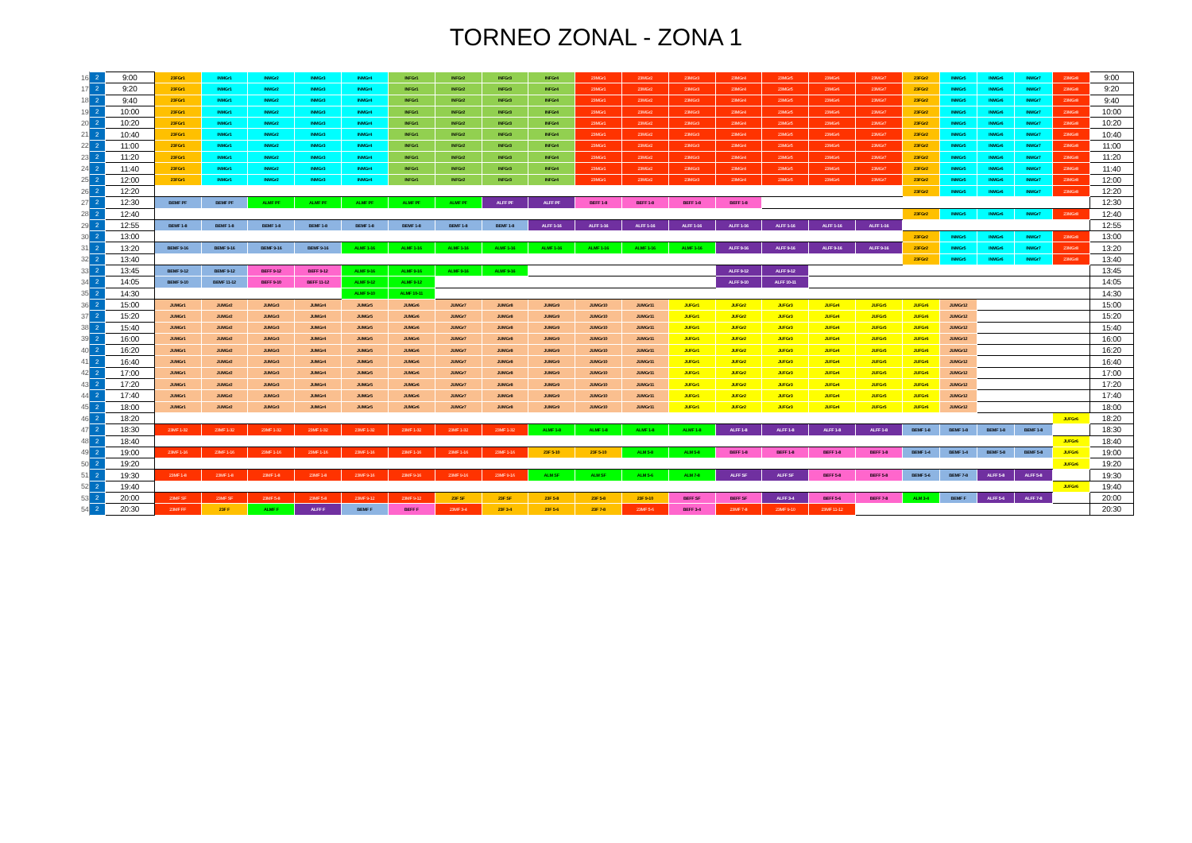TORNEO ZONAL - ZONA 1
| 16 | 2 | 9:00 | 23FGr1 | INMGr1 | INMGr2 | INMGr3 | INMGr4 | INFGr1 | INFGr2 | INFGr3 | INFGr4 | 23MGr1 | 23MGr2 | 23MGr3 | 23MGr4 | 23MGr5 | 23MGr6 | 23MGr7 | 23FGr2 | INMGr5 | INMGr6 | INMGr7 | 23MGr8 | 9:00 |
| 17 | 2 | 9:20 | 23FGr1 | INMGr1 | INMGr2 | INMGr3 | INMGr4 | INFGr1 | INFGr2 | INFGr3 | INFGr4 | 23MGr1 | 23MGr2 | 23MGr3 | 23MGr4 | 23MGr5 | 23MGr6 | 23MGr7 | 23FGr2 | INMGr5 | INMGr6 | INMGr7 | 23MGr8 | 9:20 |
| 18 | 2 | 9:40 | 23FGr1 | INMGr1 | INMGr2 | INMGr3 | INMGr4 | INFGr1 | INFGr2 | INFGr3 | INFGr4 | 23MGr1 | 23MGr2 | 23MGr3 | 23MGr4 | 23MGr5 | 23MGr6 | 23MGr7 | 23FGr2 | INMGr5 | INMGr6 | INMGr7 | 23MGr8 | 9:40 |
| 19 | 2 | 10:00 | 23FGr1 | INMGr1 | INMGr2 | INMGr3 | INMGr4 | INFGr1 | INFGr2 | INFGr3 | INFGr4 | 23MGr1 | 23MGr2 | 23MGr3 | 23MGr4 | 23MGr5 | 23MGr6 | 23MGr7 | 23FGr2 | INMGr5 | INMGr6 | INMGr7 | 23MGr8 | 10:00 |
| 20 | 2 | 10:20 | 23FGr1 | INMGr1 | INMGr2 | INMGr3 | INMGr4 | INFGr1 | INFGr2 | INFGr3 | INFGr4 | 23MGr1 | 23MGr2 | 23MGr3 | 23MGr4 | 23MGr5 | 23MGr6 | 23MGr7 | 23FGr2 | INMGr5 | INMGr6 | INMGr7 | 23MGr8 | 10:20 |
| 21 | 2 | 10:40 | 23FGr1 | INMGr1 | INMGr2 | INMGr3 | INMGr4 | INFGr1 | INFGr2 | INFGr3 | INFGr4 | 23MGr1 | 23MGr2 | 23MGr3 | 23MGr4 | 23MGr5 | 23MGr6 | 23MGr7 | 23FGr2 | INMGr5 | INMGr6 | INMGr7 | 23MGr8 | 10:40 |
| 22 | 2 | 11:00 | 23FGr1 | INMGr1 | INMGr2 | INMGr3 | INMGr4 | INFGr1 | INFGr2 | INFGr3 | INFGr4 | 23MGr1 | 23MGr2 | 23MGr3 | 23MGr4 | 23MGr5 | 23MGr6 | 23MGr7 | 23FGr2 | INMGr5 | INMGr6 | INMGr7 | 23MGr8 | 11:00 |
| 23 | 2 | 11:20 | 23FGr1 | INMGr1 | INMGr2 | INMGr3 | INMGr4 | INFGr1 | INFGr2 | INFGr3 | INFGr4 | 23MGr1 | 23MGr2 | 23MGr3 | 23MGr4 | 23MGr5 | 23MGr6 | 23MGr7 | 23FGr2 | INMGr5 | INMGr6 | INMGr7 | 23MGr8 | 11:20 |
| 24 | 2 | 11:40 | 23FGr1 | INMGr1 | INMGr2 | INMGr3 | INMGr4 | INFGr1 | INFGr2 | INFGr3 | INFGr4 | 23MGr1 | 23MGr2 | 23MGr3 | 23MGr4 | 23MGr5 | 23MGr6 | 23MGr7 | 23FGr2 | INMGr5 | INMGr6 | INMGr7 | 23MGr8 | 11:40 |
| 25 | 2 | 12:00 | 23FGr1 | INMGr1 | INMGr2 | INMGr3 | INMGr4 | INFGr1 | INFGr2 | INFGr3 | INFGr4 | 23MGr1 | 23MGr2 | 23MGr3 | 23MGr4 | 23MGr5 | 23MGr6 | 23MGr7 | 23FGr2 | INMGr5 | INMGr6 | INMGr7 | 23MGr8 | 12:00 |
| 26 | 2 | 12:20 | | | | | | | | | | | | | | | | | 23FGr2 | INMGr5 | INMGr6 | INMGr7 | 23MGr8 | 12:20 |
| 27 | 2 | 12:30 | BEMF PF | BEMF PF | ALMF PF | ALMF PF | ALMF PF | ALMF PF | ALMF PF | ALFF PF | ALFF PF | BEFF 1-8 | BEFF 1-8 | BEFF 1-8 | BEFF 1-8 | | | | | | | | | 12:30 |
| 28 | 2 | 12:40 | | | | | | | | | | | | | | | | | 23FGr2 | INMGr5 | INMGr6 | INMGr7 | 23MGr8 | 12:40 |
| 29 | 2 | 12:55 | BEMF 1-8 | BEMF 1-8 | BEMF 1-8 | BEMF 1-8 | BEMF 1-8 | BEMF 1-8 | BEMF 1-8 | BEMF 1-8 | ALFF 1-16 | ALFF 1-16 | ALFF 1-16 | ALFF 1-16 | ALFF 1-16 | ALFF 1-16 | ALFF 1-16 | ALFF 1-16 | | | | | | 12:55 |
| 30 | 2 | 13:00 | | | | | | | | | | | | | | | | | 23FGr2 | INMGr5 | INMGr6 | INMGr7 | 23MGr8 | 13:00 |
| 31 | 2 | 13:20 | BEMF 9-16 | BEMF 9-16 | BEMF 9-16 | BEMF 9-16 | ALMF 1-16 | ALMF 1-16 | ALMF 1-16 | ALMF 1-16 | ALMF 1-16 | ALMF 1-16 | ALMF 1-16 | ALMF 1-16 | ALFF 9-16 | ALFF 9-16 | ALFF 9-16 | ALFF 9-16 | 23FGr2 | INMGr5 | INMGr6 | INMGr7 | 23MGr8 | 13:20 |
| 32 | 2 | 13:40 | | | | | | | | | | | | | | | | | 23FGr2 | INMGr5 | INMGr6 | INMGr7 | 23MGr8 | 13:40 |
| 33 | 2 | 13:45 | BEMF 9-12 | BEMF 9-12 | BEFF 9-12 | BEFF 9-12 | ALMF 9-16 | ALMF 9-16 | ALMF 9-16 | ALMF 9-16 | | | | | ALFF 9-12 | ALFF 9-12 | | | | | | | | 13:45 |
| 34 | 2 | 14:05 | BEMF 9-10 | BEMF 11-12 | BEFF 9-10 | BEFF 11-12 | ALMF 9-12 | ALMF 9-12 | | | | | | | ALFF 9-10 | ALFF 10-11 | | | | | | | | 14:05 |
| 35 | 2 | 14:30 | | | | | ALMF 9-10 | ALMF 10-11 | | | | | | | | | | | | | | | | 14:30 |
| 36 | 2 | 15:00 | JUMGr1 | JUMGr2 | JUMGr3 | JUMGr4 | JUMGr5 | JUMGr6 | JUMGr7 | JUMGr8 | JUMGr9 | JUMGr10 | JUMGr11 | JUFGr1 | JUFGr2 | JUFGr3 | JUFGr4 | JUFGr5 | JUFGr6 | JUMGr12 | | | | 15:00 |
| 37 | 2 | 15:20 | JUMGr1 | JUMGr2 | JUMGr3 | JUMGr4 | JUMGr5 | JUMGr6 | JUMGr7 | JUMGr8 | JUMGr9 | JUMGr10 | JUMGr11 | JUFGr1 | JUFGr2 | JUFGr3 | JUFGr4 | JUFGr5 | JUFGr6 | JUMGr12 | | | | 15:20 |
| 38 | 2 | 15:40 | JUMGr1 | JUMGr2 | JUMGr3 | JUMGr4 | JUMGr5 | JUMGr6 | JUMGr7 | JUMGr8 | JUMGr9 | JUMGr10 | JUMGr11 | JUFGr1 | JUFGr2 | JUFGr3 | JUFGr4 | JUFGr5 | JUFGr6 | JUMGr12 | | | | 15:40 |
| 39 | 2 | 16:00 | JUMGr1 | JUMGr2 | JUMGr3 | JUMGr4 | JUMGr5 | JUMGr6 | JUMGr7 | JUMGr8 | JUMGr9 | JUMGr10 | JUMGr11 | JUFGr1 | JUFGr2 | JUFGr3 | JUFGr4 | JUFGr5 | JUFGr6 | JUMGr12 | | | | 16:00 |
| 40 | 2 | 16:20 | JUMGr1 | JUMGr2 | JUMGr3 | JUMGr4 | JUMGr5 | JUMGr6 | JUMGr7 | JUMGr8 | JUMGr9 | JUMGr10 | JUMGr11 | JUFGr1 | JUFGr2 | JUFGr3 | JUFGr4 | JUFGr5 | JUFGr6 | JUMGr12 | | | | 16:20 |
| 41 | 2 | 16:40 | JUMGr1 | JUMGr2 | JUMGr3 | JUMGr4 | JUMGr5 | JUMGr6 | JUMGr7 | JUMGr8 | JUMGr9 | JUMGr10 | JUMGr11 | JUFGr1 | JUFGr2 | JUFGr3 | JUFGr4 | JUFGr5 | JUFGr6 | JUMGr12 | | | | 16:40 |
| 42 | 2 | 17:00 | JUMGr1 | JUMGr2 | JUMGr3 | JUMGr4 | JUMGr5 | JUMGr6 | JUMGr7 | JUMGr8 | JUMGr9 | JUMGr10 | JUMGr11 | JUFGr1 | JUFGr2 | JUFGr3 | JUFGr4 | JUFGr5 | JUFGr6 | JUMGr12 | | | | 17:00 |
| 43 | 2 | 17:20 | JUMGr1 | JUMGr2 | JUMGr3 | JUMGr4 | JUMGr5 | JUMGr6 | JUMGr7 | JUMGr8 | JUMGr9 | JUMGr10 | JUMGr11 | JUFGr1 | JUFGr2 | JUFGr3 | JUFGr4 | JUFGr5 | JUFGr6 | JUMGr12 | | | | 17:20 |
| 44 | 2 | 17:40 | JUMGr1 | JUMGr2 | JUMGr3 | JUMGr4 | JUMGr5 | JUMGr6 | JUMGr7 | JUMGr8 | JUMGr9 | JUMGr10 | JUMGr11 | JUFGr1 | JUFGr2 | JUFGr3 | JUFGr4 | JUFGr5 | JUFGr6 | JUMGr12 | | | | 17:40 |
| 45 | 2 | 18:00 | JUMGr1 | JUMGr2 | JUMGr3 | JUMGr4 | JUMGr5 | JUMGr6 | JUMGr7 | JUMGr8 | JUMGr9 | JUMGr10 | JUMGr11 | JUFGr1 | JUFGr2 | JUFGr3 | JUFGr4 | JUFGr5 | JUFGr6 | JUMGr12 | | | | 18:00 |
| 46 | 2 | 18:20 | | | | | | | | | | | | | | | | | | | | | JUFGr6 | 18:20 |
| 47 | 2 | 18:30 | 23MF 1-32 | 23MF 1-32 | 23MF 1-32 | 23MF 1-32 | 23MF 1-32 | 23MF 1-32 | 23MF 1-32 | 23MF 1-32 | ALMF 1-8 | ALMF 1-8 | ALMF 1-8 | ALMF 1-8 | ALFF 1-8 | ALFF 1-8 | ALFF 1-8 | ALFF 1-8 | BEMF 1-8 | BEMF 1-8 | BEMF 1-8 | BEMF 1-8 | | 18:30 |
| 48 | 2 | 18:40 | | | | | | | | | | | | | | | | | | | | | JUFGr6 | 18:40 |
| 49 | 2 | 19:00 | 23MF 1-16 | 23MF 1-16 | 23MF 1-16 | 23MF 1-16 | 23MF 1-16 | 23MF 1-16 | 23MF 1-16 | 23MF 1-16 | 23F 5-10 | 23F 5-10 | ALM 5-8 | ALM 5-8 | BEFF 1-8 | BEFF 1-8 | BEFF 1-8 | BEFF 1-8 | BEMF 1-4 | BEMF 1-4 | BEMF 5-8 | BEMF 5-8 | JUFGr6 | 19:00 |
| 50 | 2 | 19:20 | | | | | | | | | | | | | | | | | | | | | JUFGr6 | 19:20 |
| 51 | 2 | 19:30 | 23MF 1-8 | 23MF 1-8 | 23MF 1-8 | 23MF 1-8 | 23MF 9-16 | 23MF 9-16 | 23MF 9-16 | 23MF 9-16 | ALM SF | ALM SF | ALM 5-6 | ALM 7-8 | ALFF SF | ALFF SF | BEFF 5-8 | BEFF 5-8 | BEMF 5-6 | BEMF 7-8 | ALFF 5-8 | ALFF 5-8 | | 19:30 |
| 52 | 2 | 19:40 | | | | | | | | | | | | | | | | | | | | | JUFGr6 | 19:40 |
| 53 | 2 | 20:00 | 23MF SF | 23MF SF | 23MF 5-8 | 23MF 5-8 | 23MF 9-12 | 23MF 9-12 | 23F SF | 23F SF | 23F 5-8 | 23F 5-8 | 23F 9-10 | BEFF SF | BEFF SF | ALFF 3-4 | BEFF 5-6 | BEFF 7-8 | ALM 3-4 | BEMF F | ALFF 5-6 | ALFF 7-8 | | 20:00 |
| 54 | 2 | 20:30 | 23MF FF | 23F F | ALMF F | ALFF F | BEMF F | BEFF F | 23MF 3-4 | 23F 3-4 | 23F 5-6 | 23F 7-8 | 23MF 5-6 | BEFF 3-4 | 23MF 7-8 | 23MF 9-10 | 23MF 11-12 | | | | | | | 20:30 |